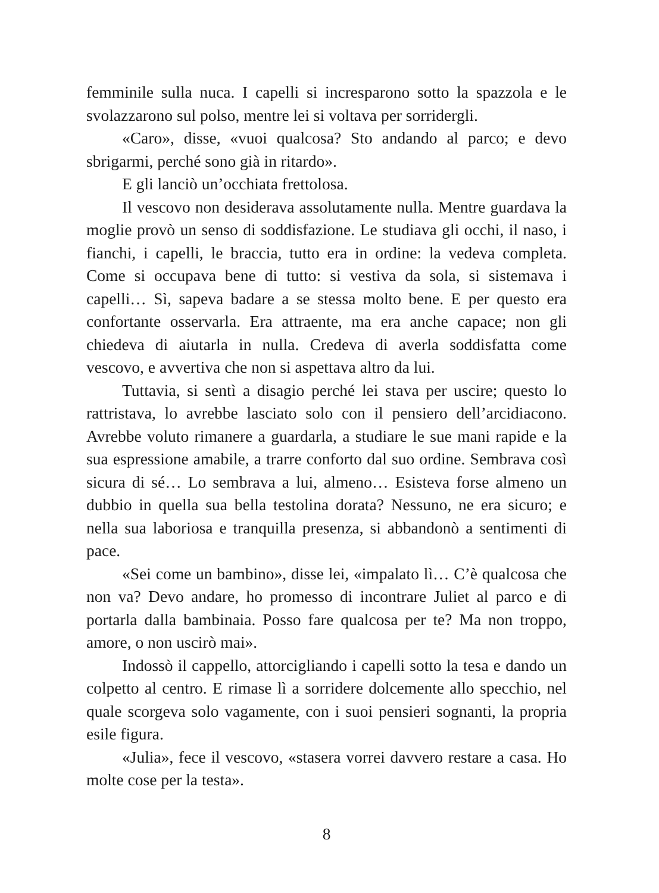femminile sulla nuca. I capelli si incresparono sotto la spazzola e le svolazzarono sul polso, mentre lei si voltava per sorridergli.
«Caro», disse, «vuoi qualcosa? Sto andando al parco; e devo sbrigarmi, perché sono già in ritardo».
E gli lanciò un’occhiata frettolosa.
Il vescovo non desiderava assolutamente nulla. Mentre guardava la moglie provò un senso di soddisfazione. Le studiava gli occhi, il naso, i fianchi, i capelli, le braccia, tutto era in ordine: la vedeva completa. Come si occupava bene di tutto: si vestiva da sola, si sistemava i capelli… Sì, sapeva badare a se stessa molto bene. E per questo era confortante osservarla. Era attraente, ma era anche capace; non gli chiedeva di aiutarla in nulla. Credeva di averla soddisfatta come vescovo, e avvertiva che non si aspettava altro da lui.
Tuttavia, si sentì a disagio perché lei stava per uscire; questo lo rattristava, lo avrebbe lasciato solo con il pensiero dell’arcidiacono. Avrebbe voluto rimanere a guardarla, a studiare le sue mani rapide e la sua espressione amabile, a trarre conforto dal suo ordine. Sembrava così sicura di sé… Lo sembrava a lui, almeno… Esisteva forse almeno un dubbio in quella sua bella testolina dorata? Nessuno, ne era sicuro; e nella sua laboriosa e tranquilla presenza, si abbandonò a sentimenti di pace.
«Sei come un bambino», disse lei, «impalato lì… C’è qualcosa che non va? Devo andare, ho promesso di incontrare Juliet al parco e di portarla dalla bambinaia. Posso fare qualcosa per te? Ma non troppo, amore, o non uscirò mai».
Indossò il cappello, attorcigliando i capelli sotto la tesa e dando un colpetto al centro. E rimase lì a sorridere dolcemente allo specchio, nel quale scorgeva solo vagamente, con i suoi pensieri sognanti, la propria esile figura.
«Julia», fece il vescovo, «stasera vorrei davvero restare a casa. Ho molte cose per la testa».
8